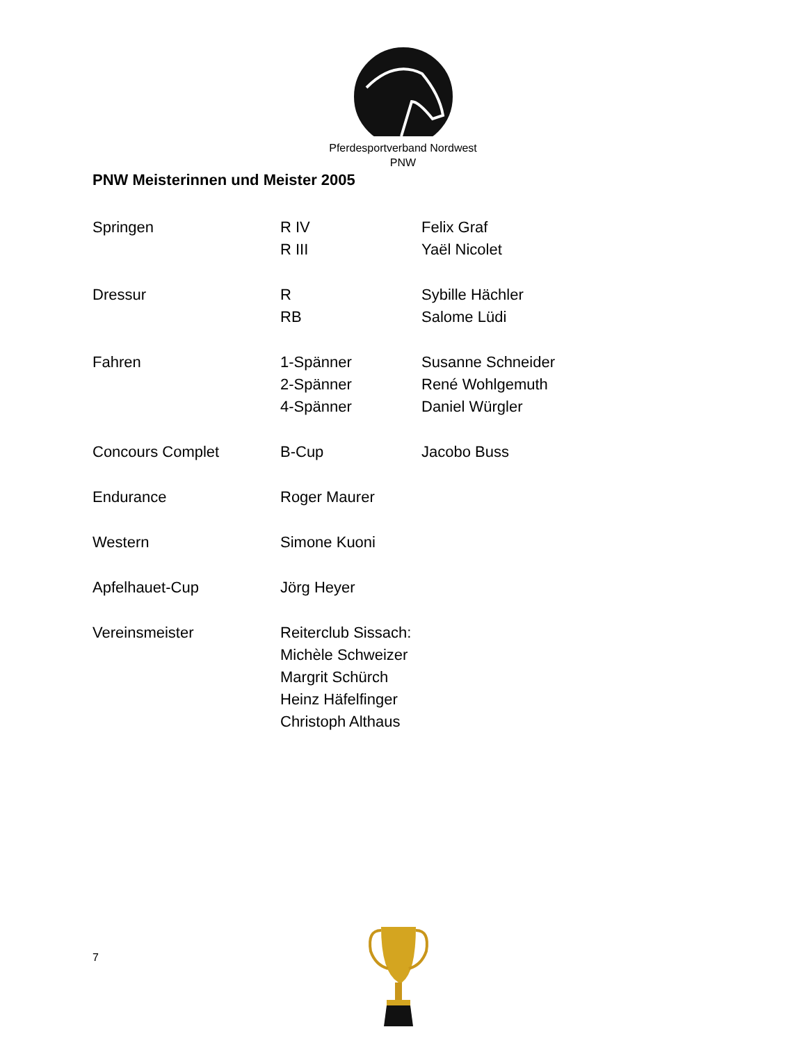Pferdesportverband Nordwest
PNW
PNW Meisterinnen und Meister 2005
| Springen | R IV | Felix Graf |
| | R III | Yaël Nicolet |
| Dressur | R | Sybille Hächler |
| | RB | Salome Lüdi |
| Fahren | 1-Spänner | Susanne Schneider |
| | 2-Spänner | René Wohlgemuth |
| | 4-Spänner | Daniel Würgler |
| Concours Complet | B-Cup | Jacobo Buss |
| Endurance | Roger Maurer | |
| Western | Simone Kuoni | |
| Apfelhauet-Cup | Jörg Heyer | |
| Vereinsmeister | Reiterclub Sissach: | |
| | Michèle Schweizer | |
| | Margrit Schürch | |
| | Heinz Häfelfinger | |
| | Christoph Althaus | |
7